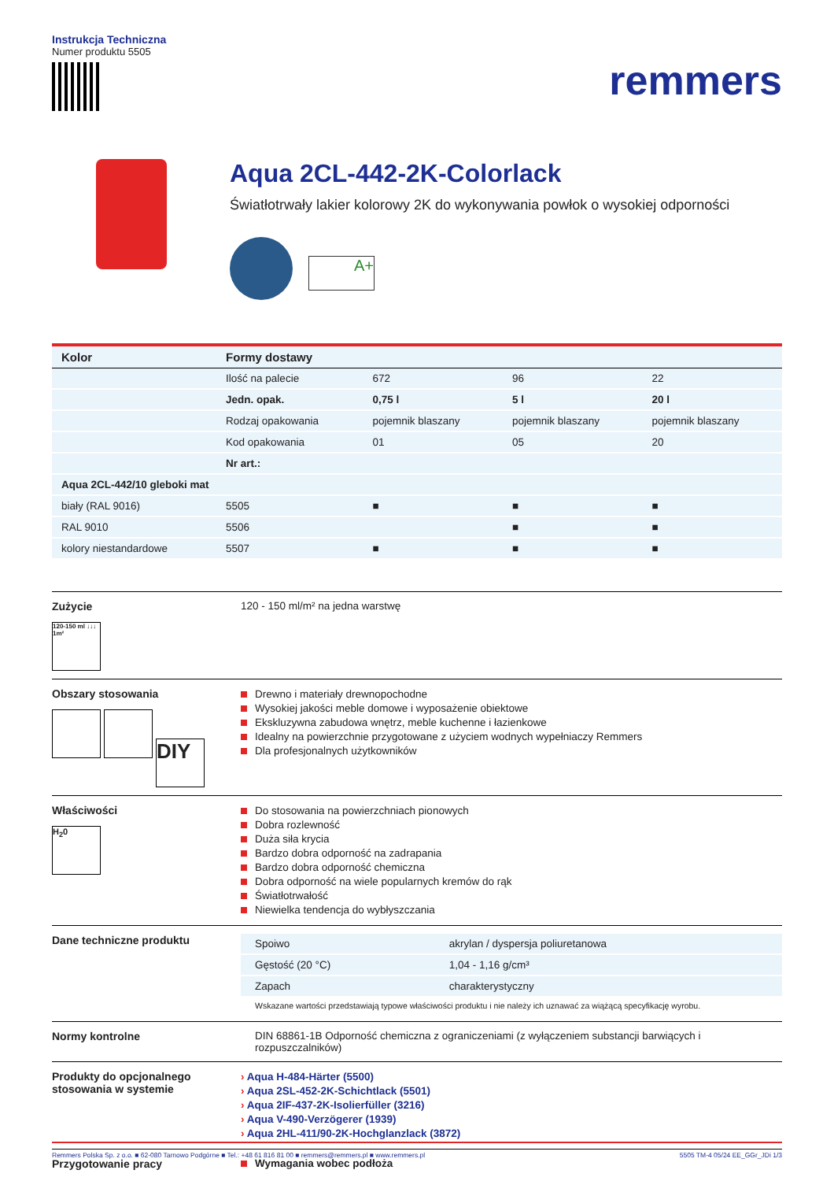Instrukcja Techniczna
Numer produktu 5505
remmers
Aqua 2CL-442-2K-Colorlack
Światłotrwały lakier kolorowy 2K do wykonywania powłok o wysokiej odporności
A+
| Kolor | Formy dostawy | | | |
| --- | --- | --- | --- | --- |
| | Ilość na palecie | 672 | 96 | 22 |
| | Jedn. opak. | 0,75 l | 5 l | 20 l |
| | Rodzaj opakowania | pojemnik blaszany | pojemnik blaszany | pojemnik blaszany |
| | Kod opakowania | 01 | 05 | 20 |
| | Nr art.: | | | |
| Aqua 2CL-442/10 gleboki mat | | | | |
| biały (RAL 9016) | 5505 | ■ | ■ | ■ |
| RAL 9010 | 5506 | | ■ | ■ |
| kolory niestandardowe | 5507 | ■ | ■ | ■ |
Zużycie
120-150 ml ↓↓↓ 1m²
120 - 150 ml/m² na jedna warstwę
Obszary stosowania
DIY
Drewno i materiały drewnopochodne
Wysokiej jakości meble domowe i wyposażenie obiektowe
Ekskluzywna zabudowa wnętrz, meble kuchenne i łazienkowe
Idealny na powierzchnie przygotowane z użyciem wodnych wypełniaczy Remmers
Dla profesjonalnych użytkowników
Właściwości
H<sub>2</sub>0
Do stosowania na powierzchniach pionowych
Dobra rozlewność
Duża siła krycia
Bardzo dobra odporność na zadrapania
Bardzo dobra odporność chemiczna
Dobra odporność na wiele popularnych kremów do rąk
Światłotrwałość
Niewielka tendencja do wybłyszczania
Dane techniczne produktu
| Spoiwo | akrylan / dyspersja poliuretanowa |
| Gęstość (20 °C) | 1,04 - 1,16 g/cm³ |
| Zapach | charakterystyczny |
Wskazane wartości przedstawiają typowe właściwości produktu i nie należy ich uznawać za wiążącą specyfikację wyrobu.
Normy kontrolne DIN 68861-1B Odporność chemiczna z ograniczeniami (z wyłączeniem substancji barwiących i rozpuszczalników)
Produkty do opcjonalnego stosowania w systemie
› Aqua H-484-Härter (5500)
› Aqua 2SL-452-2K-Schichtlack (5501)
› Aqua 2IF-437-2K-Isolierfüller (3216)
› Aqua V-490-Verzögerer (1939)
› Aqua 2HL-411/90-2K-Hochglanzlack (3872)
Przygotowanie pracy Wymagania wobec podłoża
Remmers Polska Sp. z o.o. ■ 62-080 Tarnowo Podgórne ■ Tel.: +48 61 816 81 00 ■ remmers@remmers.pl ■ www.remmers.pl 5505 TM-4 05/24 EE_GGr_JDi 1/3